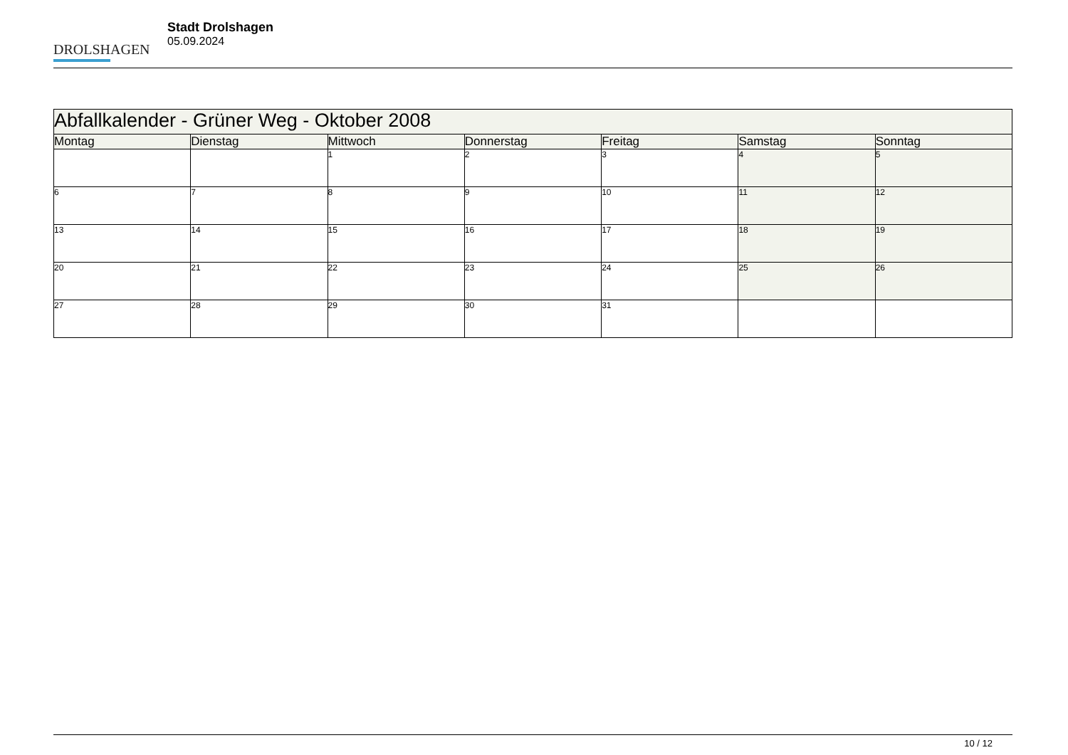DROLSHAGEN
Stadt Drolshagen
05.09.2024
| Abfallkalender - Grüner Weg - Oktober 2008 | | | | | | |
| --- | --- | --- | --- | --- | --- | --- |
| Montag | Dienstag | Mittwoch | Donnerstag | Freitag | Samstag | Sonntag |
| | | 1 | 2 | 3 | 4 | 5 |
| 6 | 7 | 8 | 9 | 10 | 11 | 12 |
| 13 | 14 | 15 | 16 | 17 | 18 | 19 |
| 20 | 21 | 22 | 23 | 24 | 25 | 26 |
| 27 | 28 | 29 | 30 | 31 | | |
10 / 12